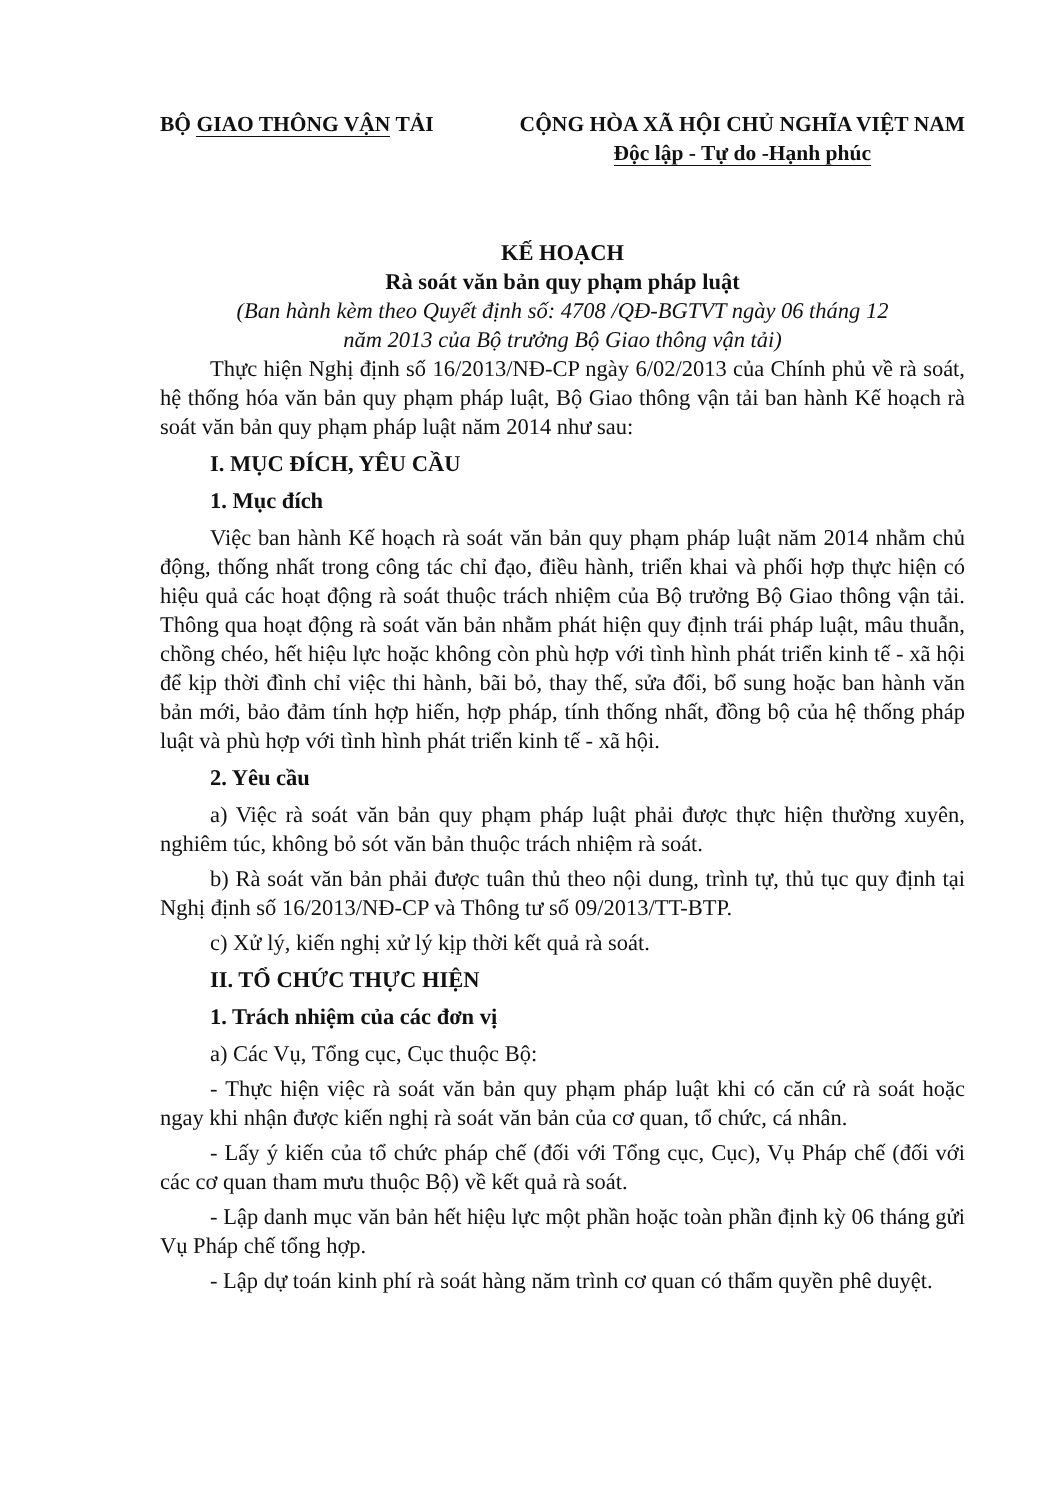BỘ GIAO THÔNG VẬN TẢI CỘNG HÒA XÃ HỘI CHỦ NGHĨA VIỆT NAM
Độc lập - Tự do -Hạnh phúc
KẾ HOẠCH
Rà soát văn bản quy phạm pháp luật
(Ban hành kèm theo Quyết định số: 4708 /QĐ-BGTVT ngày 06 tháng 12
năm 2013 của Bộ trưởng Bộ Giao thông vận tải)
Thực hiện Nghị định số 16/2013/NĐ-CP ngày 6/02/2013 của Chính phủ về rà soát, hệ thống hóa văn bản quy phạm pháp luật, Bộ Giao thông vận tải ban hành Kế hoạch rà soát văn bản quy phạm pháp luật năm 2014 như sau:
I. MỤC ĐÍCH, YÊU CẦU
1. Mục đích
Việc ban hành Kế hoạch rà soát văn bản quy phạm pháp luật năm 2014 nhằm chủ động, thống nhất trong công tác chỉ đạo, điều hành, triển khai và phối hợp thực hiện có hiệu quả các hoạt động rà soát thuộc trách nhiệm của Bộ trưởng Bộ Giao thông vận tải. Thông qua hoạt động rà soát văn bản nhằm phát hiện quy định trái pháp luật, mâu thuẫn, chồng chéo, hết hiệu lực hoặc không còn phù hợp với tình hình phát triển kinh tế - xã hội để kịp thời đình chỉ việc thi hành, bãi bỏ, thay thế, sửa đổi, bổ sung hoặc ban hành văn bản mới, bảo đảm tính hợp hiến, hợp pháp, tính thống nhất, đồng bộ của hệ thống pháp luật và phù hợp với tình hình phát triển kinh tế - xã hội.
2. Yêu cầu
a) Việc rà soát văn bản quy phạm pháp luật phải được thực hiện thường xuyên, nghiêm túc, không bỏ sót văn bản thuộc trách nhiệm rà soát.
b) Rà soát văn bản phải được tuân thủ theo nội dung, trình tự, thủ tục quy định tại Nghị định số 16/2013/NĐ-CP và Thông tư số 09/2013/TT-BTP.
c) Xử lý, kiến nghị xử lý kịp thời kết quả rà soát.
II. TỔ CHỨC THỰC HIỆN
1. Trách nhiệm của các đơn vị
a) Các Vụ, Tổng cục, Cục thuộc Bộ:
- Thực hiện việc rà soát văn bản quy phạm pháp luật khi có căn cứ rà soát hoặc ngay khi nhận được kiến nghị rà soát văn bản của cơ quan, tổ chức, cá nhân.
- Lấy ý kiến của tổ chức pháp chế (đối với Tổng cục, Cục), Vụ Pháp chế (đối với các cơ quan tham mưu thuộc Bộ) về kết quả rà soát.
- Lập danh mục văn bản hết hiệu lực một phần hoặc toàn phần định kỳ 06 tháng gửi Vụ Pháp chế tổng hợp.
- Lập dự toán kinh phí rà soát hàng năm trình cơ quan có thẩm quyền phê duyệt.